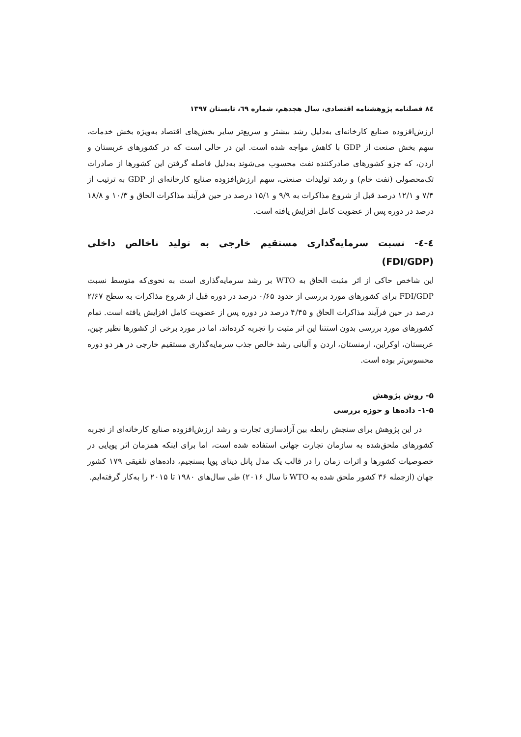۸٤ فصلنامه پژوهشنامه اقتصادی، سال هجدهم، شماره ٦٩، تابستان ۱۳۹۷
ارزش‌افزوده صنایع کارخانه‌ای به‌دلیل رشد بیشتر و سریع‌تر سایر بخش‌های اقتصاد به‌ویژه بخش خدمات، سهم بخش صنعت از GDP با کاهش مواجه شده است. این در حالی است که در کشورهای عربستان و اردن، که جزو کشورهای صادرکننده نفت محسوب می‌شوند به‌دلیل فاصله گرفتن این کشورها از صادرات تک‌محصولی (نفت خام) و رشد تولیدات صنعتی، سهم ارزش‌افزوده صنایع کارخانه‌ای از GDP به ترتیب از ۷/۴ و ۱۲/۱ درصد قبل از شروع مذاکرات به ۹/۹ و ۱۵/۱ درصد در حین فرآیند مذاکرات الحاق و ۱۰/۳ و ۱۸/۸ درصد در دوره پس از عضویت کامل افزایش یافته است.
٤-٤- نسبت سرمایه‌گذاری مستقیم خارجی به تولید ناخالص داخلی (FDI/GDP)
این شاخص حاکی از اثر مثبت الحاق به WTO بر رشد سرمایه‌گذاری است به نحوی‌که متوسط نسبت FDI/GDP برای کشورهای مورد بررسی از حدود ۰/۶۵ درصد در دوره قبل از شروع مذاکرات به سطح ۲/۶۷ درصد در حین فرآیند مذاکرات الحاق و ۴/۴۵ درصد در دوره پس از عضویت کامل افزایش یافته است. تمام کشورهای مورد بررسی بدون استثنا این اثر مثبت را تجربه کرده‌اند، اما در مورد برخی از کشورها نظیر چین، عربستان، اوکراین، ارمنستان، اردن و آلبانی رشد خالص جذب سرمایه‌گذاری مستقیم خارجی در هر دو دوره محسوس‌تر بوده است.
۵- روش پژوهش
۱-۵- داده‌ها و حوزه بررسی
در این پژوهش برای سنجش رابطه بین آزادسازی تجارت و رشد ارزش‌افزوده صنایع کارخانه‌ای از تجربه کشورهای ملحق‌شده به سازمان تجارت جهانی استفاده شده است، اما برای اینکه همزمان اثر پویایی در خصوصیات کشورها و اثرات زمان را در قالب یک مدل پانل دیتای پویا بسنجیم، داده‌های تلفیقی ۱۷۹ کشور جهان (ازجمله ۳۶ کشور ملحق شده به WTO تا سال ۲۰۱۶) طی سال‌های ۱۹۸۰ تا ۲۰۱۵ را به‌کار گرفته‌ایم.